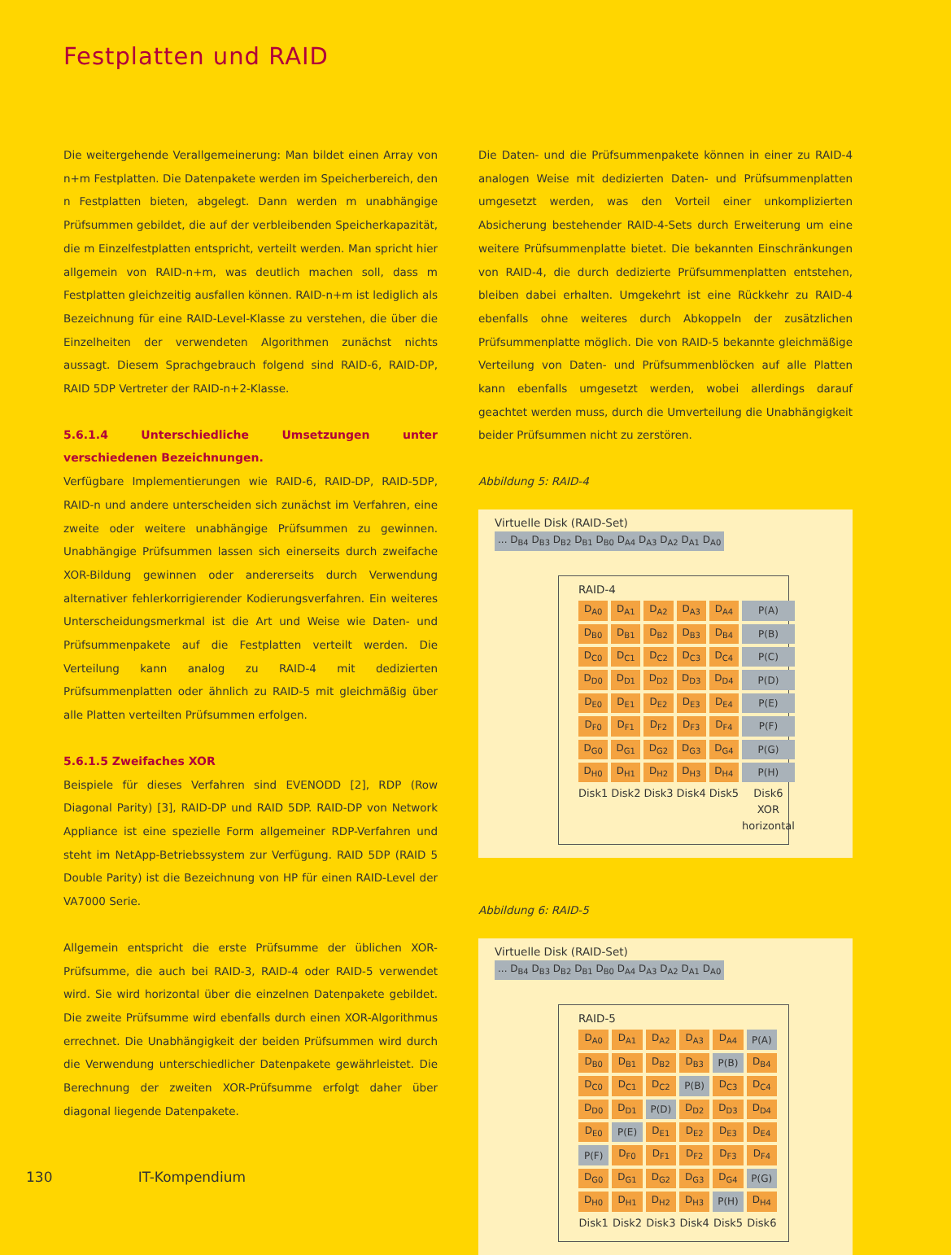Festplatten und RAID
Die weitergehende Verallgemeinerung: Man bildet einen Array von n+m Festplatten. Die Datenpakete werden im Speicherbereich, den n Festplatten bieten, abgelegt. Dann werden m unabhängige Prüfsummen gebildet, die auf der verbleibenden Speicherkapazität, die m Einzelfestplatten entspricht, verteilt werden. Man spricht hier allgemein von RAID-n+m, was deutlich machen soll, dass m Festplatten gleichzeitig ausfallen können. RAID-n+m ist lediglich als Bezeichnung für eine RAID-Level-Klasse zu verstehen, die über die Einzelheiten der verwendeten Algorithmen zunächst nichts aussagt. Diesem Sprachgebrauch folgend sind RAID-6, RAID-DP, RAID 5DP Vertreter der RAID-n+2-Klasse.
5.6.1.4 Unterschiedliche Umsetzungen unter verschiedenen Bezeichnungen.
Verfügbare Implementierungen wie RAID-6, RAID-DP, RAID-5DP, RAID-n und andere unterscheiden sich zunächst im Verfahren, eine zweite oder weitere unabhängige Prüfsummen zu gewinnen. Unabhängige Prüfsummen lassen sich einerseits durch zweifache XOR-Bildung gewinnen oder andererseits durch Verwendung alternativer fehlerkorrigierender Kodierungsverfahren. Ein weiteres Unterscheidungsmerkmal ist die Art und Weise wie Daten- und Prüfsummenpakete auf die Festplatten verteilt werden. Die Verteilung kann analog zu RAID-4 mit dedizierten Prüfsummenplatten oder ähnlich zu RAID-5 mit gleichmäßig über alle Platten verteilten Prüfsummen erfolgen.
5.6.1.5 Zweifaches XOR
Beispiele für dieses Verfahren sind EVENODD [2], RDP (Row Diagonal Parity) [3], RAID-DP und RAID 5DP. RAID-DP von Network Appliance ist eine spezielle Form allgemeiner RDP-Verfahren und steht im NetApp-Betriebssystem zur Verfügung. RAID 5DP (RAID 5 Double Parity) ist die Bezeichnung von HP für einen RAID-Level der VA7000 Serie.
Allgemein entspricht die erste Prüfsumme der üblichen XOR-Prüfsumme, die auch bei RAID-3, RAID-4 oder RAID-5 verwendet wird. Sie wird horizontal über die einzelnen Datenpakete gebildet. Die zweite Prüfsumme wird ebenfalls durch einen XOR-Algorithmus errechnet. Die Unabhängigkeit der beiden Prüfsummen wird durch die Verwendung unterschiedlicher Datenpakete gewährleistet. Die Berechnung der zweiten XOR-Prüfsumme erfolgt daher über diagonal liegende Datenpakete.
Die Daten- und die Prüfsummenpakete können in einer zu RAID-4 analogen Weise mit dedizierten Daten- und Prüfsummenplatten umgesetzt werden, was den Vorteil einer unkomplizierten Absicherung bestehender RAID-4-Sets durch Erweiterung um eine weitere Prüfsummenplatte bietet. Die bekannten Einschränkungen von RAID-4, die durch dedizierte Prüfsummenplatten entstehen, bleiben dabei erhalten. Umgekehrt ist eine Rückkehr zu RAID-4 ebenfalls ohne weiteres durch Abkoppeln der zusätzlichen Prüfsummenplatte möglich. Die von RAID-5 bekannte gleichmäßige Verteilung von Daten- und Prüfsummenblöcken auf alle Platten kann ebenfalls umgesetzt werden, wobei allerdings darauf geachtet werden muss, durch die Umverteilung die Unabhängigkeit beider Prüfsummen nicht zu zerstören.
Abbildung 5: RAID-4
Virtuelle Disk (RAID-Set)
... D<sub>B4</sub> D<sub>B3</sub> D<sub>B2</sub> D<sub>B1</sub> D<sub>B0</sub> D<sub>A4</sub> D<sub>A3</sub> D<sub>A2</sub> D<sub>A1</sub> D<sub>A0</sub>
RAID-4
| D<sub>A0</sub> | D<sub>A1</sub> | D<sub>A2</sub> | D<sub>A3</sub> | D<sub>A4</sub> | P(A) |
| D<sub>B0</sub> | D<sub>B1</sub> | D<sub>B2</sub> | D<sub>B3</sub> | D<sub>B4</sub> | P(B) |
| D<sub>C0</sub> | D<sub>C1</sub> | D<sub>C2</sub> | D<sub>C3</sub> | D<sub>C4</sub> | P(C) |
| D<sub>D0</sub> | D<sub>D1</sub> | D<sub>D2</sub> | D<sub>D3</sub> | D<sub>D4</sub> | P(D) |
| D<sub>E0</sub> | D<sub>E1</sub> | D<sub>E2</sub> | D<sub>E3</sub> | D<sub>E4</sub> | P(E) |
| D<sub>F0</sub> | D<sub>F1</sub> | D<sub>F2</sub> | D<sub>F3</sub> | D<sub>F4</sub> | P(F) |
| D<sub>G0</sub> | D<sub>G1</sub> | D<sub>G2</sub> | D<sub>G3</sub> | D<sub>G4</sub> | P(G) |
| D<sub>H0</sub> | D<sub>H1</sub> | D<sub>H2</sub> | D<sub>H3</sub> | D<sub>H4</sub> | P(H) |
| Disk1 | Disk2 | Disk3 | Disk4 | Disk5 | Disk6 XOR horizontal |
Abbildung 6: RAID-5
Virtuelle Disk (RAID-Set)
... D<sub>B4</sub> D<sub>B3</sub> D<sub>B2</sub> D<sub>B1</sub> D<sub>B0</sub> D<sub>A4</sub> D<sub>A3</sub> D<sub>A2</sub> D<sub>A1</sub> D<sub>A0</sub>
RAID-5
| D<sub>A0</sub> | D<sub>A1</sub> | D<sub>A2</sub> | D<sub>A3</sub> | D<sub>A4</sub> | P(A) |
| D<sub>B0</sub> | D<sub>B1</sub> | D<sub>B2</sub> | D<sub>B3</sub> | P(B) | D<sub>B4</sub> |
| D<sub>C0</sub> | D<sub>C1</sub> | D<sub>C2</sub> | P(B) | D<sub>C3</sub> | D<sub>C4</sub> |
| D<sub>D0</sub> | D<sub>D1</sub> | P(D) | D<sub>D2</sub> | D<sub>D3</sub> | D<sub>D4</sub> |
| D<sub>E0</sub> | P(E) | D<sub>E1</sub> | D<sub>E2</sub> | D<sub>E3</sub> | D<sub>E4</sub> |
| P(F) | D<sub>F0</sub> | D<sub>F1</sub> | D<sub>F2</sub> | D<sub>F3</sub> | D<sub>F4</sub> |
| D<sub>G0</sub> | D<sub>G1</sub> | D<sub>G2</sub> | D<sub>G3</sub> | D<sub>G4</sub> | P(G) |
| D<sub>H0</sub> | D<sub>H1</sub> | D<sub>H2</sub> | D<sub>H3</sub> | P(H) | D<sub>H4</sub> |
| Disk1 | Disk2 | Disk3 | Disk4 | Disk5 | Disk6 |
130 IT-Kompendium